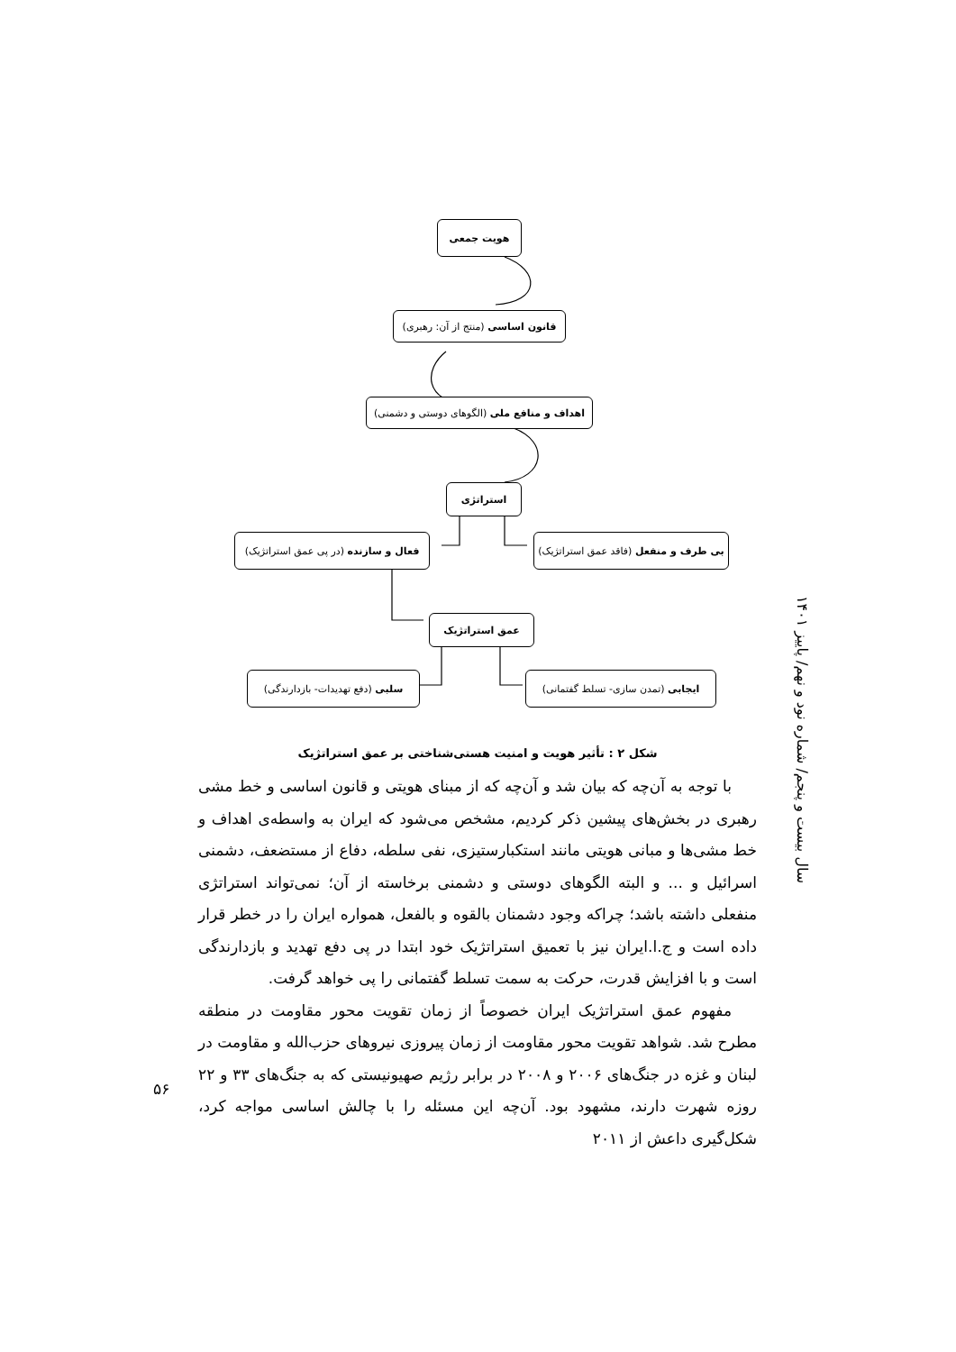هویت جمعی
قانون اساسی (منتج از آن: رهبری)
اهداف و منافع ملی (الگوهای دوستی و دشمنی)
استراتژی
فعال و سازنده (در پی عمق استراتژیک) بی طرف و منفعل (فاقد عمق استراتژیک)
عمق استراتژیک
سلبی (دفع تهدیدات- بازدارندگی) ایجابی (تمدن سازی- تسلط گفتمانی)
شکل ۲ : تأثیر هویت و امنیت هستی‌شناختی بر عمق استراتژیک
با توجه به آن‌چه که بیان شد و آن‌چه که از مبنای هویتی و قانون اساسی و خط مشی رهبری در بخش‌های پیشین ذکر کردیم، مشخص می‌شود که ایران به واسطه‌ی اهداف و خط مشی‌ها و مبانی هویتی مانند استکبارستیزی، نفی سلطه، دفاع از مستضعف، دشمنی اسرائیل و ... و البته الگوهای دوستی و دشمنی برخاسته از آن؛ نمی‌تواند استراتژی منفعلی داشته باشد؛ چراکه وجود دشمنان بالقوه و بالفعل، همواره ایران را در خطر قرار داده است و ج.ا.ایران نیز با تعمیق استراتژیک خود ابتدا در پی دفع تهدید و بازدارندگی است و با افزایش قدرت، حرکت به سمت تسلط گفتمانی را پی خواهد گرفت.
مفهوم عمق استراتژیک ایران خصوصاً از زمان تقویت محور مقاومت در منطقه مطرح شد. شواهد تقویت محور مقاومت از زمان پیروزی نیروهای حزب‌الله و مقاومت در لبنان و غزه در جنگ‌های ۲۰۰۶ و ۲۰۰۸ در برابر رژیم صهیونیستی که به جنگ‌های ۳۳ و ۲۲ روزه شهرت دارند، مشهود بود. آن‌چه این مسئله را با چالش اساسی مواجه کرد، شکل‌گیری داعش از ۲۰۱۱
سال بیست و پنجم/ شماره نود و نهم/ پاییز ۱۴۰۱
۵۶